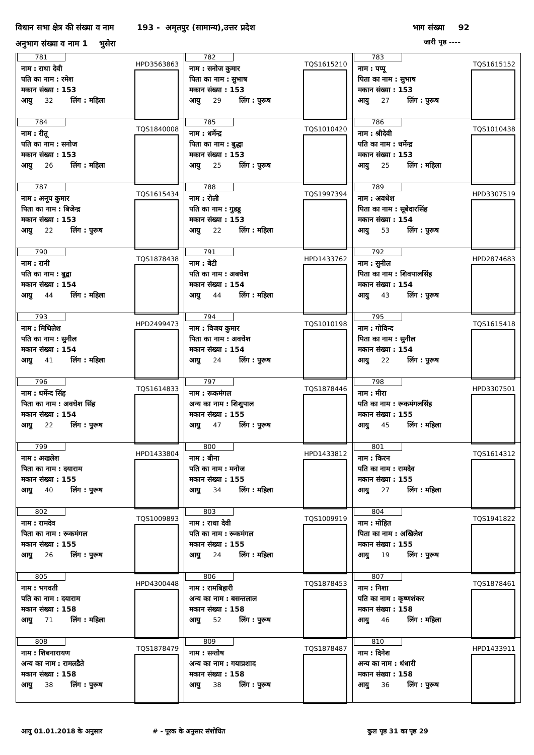विधान सभा क्षेत्र की संख्या व नाम 193 - अमृतपुर (सामान्य),उत्तर प्रदेश भाग संख्या 92
अनुभाग संख्या व नाम 1 भुसेरा जारी पृष्ठ ----
| 781 HPD3563863 नाम : राधा देवी पति का नाम : रमेश मकान संख्या : 153 आयु 32 लिंग : महिला | 782 TQS1615210 नाम : सनोज कुमार पिता का नाम : सुभाष मकान संख्या : 153 आयु 29 लिंग : पुरूष | 783 TQS1615152 नाम : पप्पू पिता का नाम : सुभाष मकान संख्या : 153 आयु 27 लिंग : पुरूष |
| 784 TQS1840008 नाम : रीतू पति का नाम : सनोज मकान संख्या : 153 आयु 26 लिंग : महिला | 785 TQS1010420 नाम : धर्मेन्द्र पिता का नाम : बुद्धा मकान संख्या : 153 आयु 25 लिंग : पुरूष | 786 TQS1010438 नाम : श्रीदेवी पति का नाम : धर्मेन्द्र मकान संख्या : 153 आयु 25 लिंग : महिला |
| 787 TQS1615434 नाम : अनूप कुमार पिता का नाम : बिजेन्द्र मकान संख्या : 153 आयु 22 लिंग : पुरूष | 788 TQS1997394 नाम : रोली पति का नाम : गुडडू मकान संख्या : 153 आयु 22 लिंग : महिला | 789 HPD3307519 नाम : अवधेश पिता का नाम : सूबेदारसिंह मकान संख्या : 154 आयु 53 लिंग : पुरूष |
| 790 TQS1878438 नाम : रानी पति का नाम : बुद्वा मकान संख्या : 154 आयु 44 लिंग : महिला | 791 HPD1433762 नाम : बेटी पति का नाम : अबधेश मकान संख्या : 154 आयु 44 लिंग : महिला | 792 HPD2874683 नाम : सुनील पिता का नाम : शिवपालसिंह मकान संख्या : 154 आयु 43 लिंग : पुरूष |
| 793 HPD2499473 नाम : मिथिलेश पति का नाम : सुनील मकान संख्या : 154 आयु 41 लिंग : महिला | 794 TQS1010198 नाम : विजय कुमार पिता का नाम : अवधेश मकान संख्या : 154 आयु 24 लिंग : पुरूष | 795 TQS1615418 नाम : गोविन्द पिता का नाम : सुनील मकान संख्या : 154 आयु 22 लिंग : पुरूष |
| 796 TQS1614833 नाम : धर्मेन्द सिंह पिता का नाम : अवधेश सिंह मकान संख्या : 154 आयु 22 लिंग : पुरूष | 797 TQS1878446 नाम : रूकमंगल अन्य का नाम : शिशुपाल मकान संख्या : 155 आयु 47 लिंग : पुरूष | 798 HPD3307501 नाम : मीरा पति का नाम : रूकमंगलसिंह मकान संख्या : 155 आयु 45 लिंग : महिला |
| 799 HPD1433804 नाम : अखलेश पिता का नाम : दयाराम मकान संख्या : 155 आयु 40 लिंग : पुरूष | 800 HPD1433812 नाम : बीना पति का नाम : मनोज मकान संख्या : 155 आयु 34 लिंग : महिला | 801 TQS1614312 नाम : किरन पति का नाम : रामदेव मकान संख्या : 155 आयु 27 लिंग : महिला |
| 802 TQS1009893 नाम : रामदेव पिता का नाम : रूकमंगल मकान संख्या : 155 आयु 26 लिंग : पुरूष | 803 TQS1009919 नाम : राधा देवी पति का नाम : रूकमंगल मकान संख्या : 155 आयु 24 लिंग : महिला | 804 TQS1941822 नाम : मोहित पिता का नाम : अखिलेश मकान संख्या : 155 आयु 19 लिंग : पुरूष |
| 805 HPD4300448 नाम : भगवती पति का नाम : दयाराम मकान संख्या : 158 आयु 71 लिंग : महिला | 806 TQS1878453 नाम : रामबिहारी अन्य का नाम : बसन्तलाल मकान संख्या : 158 आयु 52 लिंग : पुरूष | 807 TQS1878461 नाम : निशा पति का नाम : कृष्णशंकर मकान संख्या : 158 आयु 46 लिंग : महिला |
| 808 TQS1878479 नाम : शिबनारायण अन्य का नाम : रामलडैते मकान संख्या : 158 आयु 38 लिंग : पुरूष | 809 TQS1878487 नाम : सन्तोष अन्य का नाम : गयाप्रशाद मकान संख्या : 158 आयु 38 लिंग : पुरूष | 810 HPD1433911 नाम : दिनेश अन्य का नाम : धंधारी मकान संख्या : 158 आयु 36 लिंग : पुरूष |
आयु 01.01.2018 के अनुसार # - पूरक के अनुसार संशोधित कुल पृष्ठ 31 का पृष्ठ 29